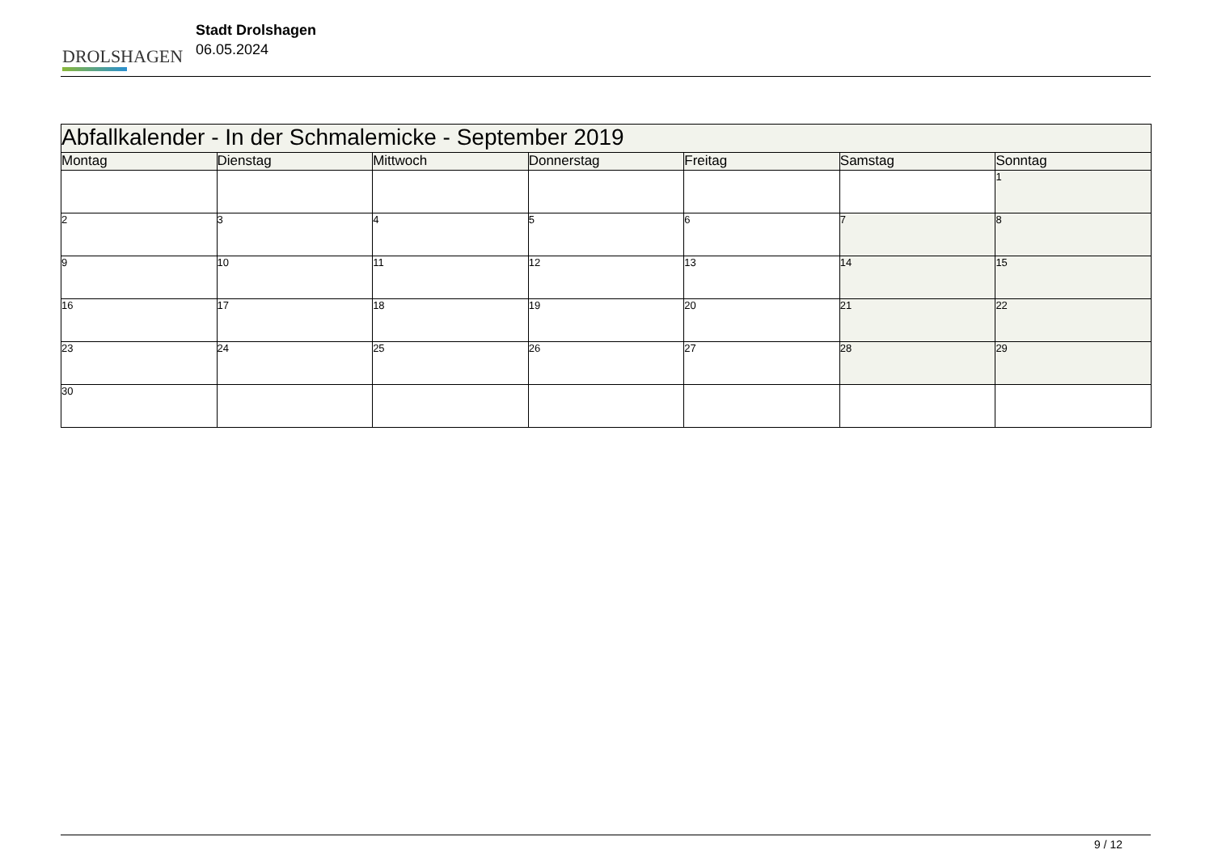DROLSHAGEN
Stadt Drolshagen
06.05.2024
| Abfallkalender - In der Schmalemicke - September 2019 | | | | | | |
| --- | --- | --- | --- | --- | --- | --- |
| Montag | Dienstag | Mittwoch | Donnerstag | Freitag | Samstag | Sonntag |
| | | | | | | 1 |
| 2 | 3 | 4 | 5 | 6 | 7 | 8 |
| 9 | 10 | 11 | 12 | 13 | 14 | 15 |
| 16 | 17 | 18 | 19 | 20 | 21 | 22 |
| 23 | 24 | 25 | 26 | 27 | 28 | 29 |
| 30 | | | | | | |
9 / 12